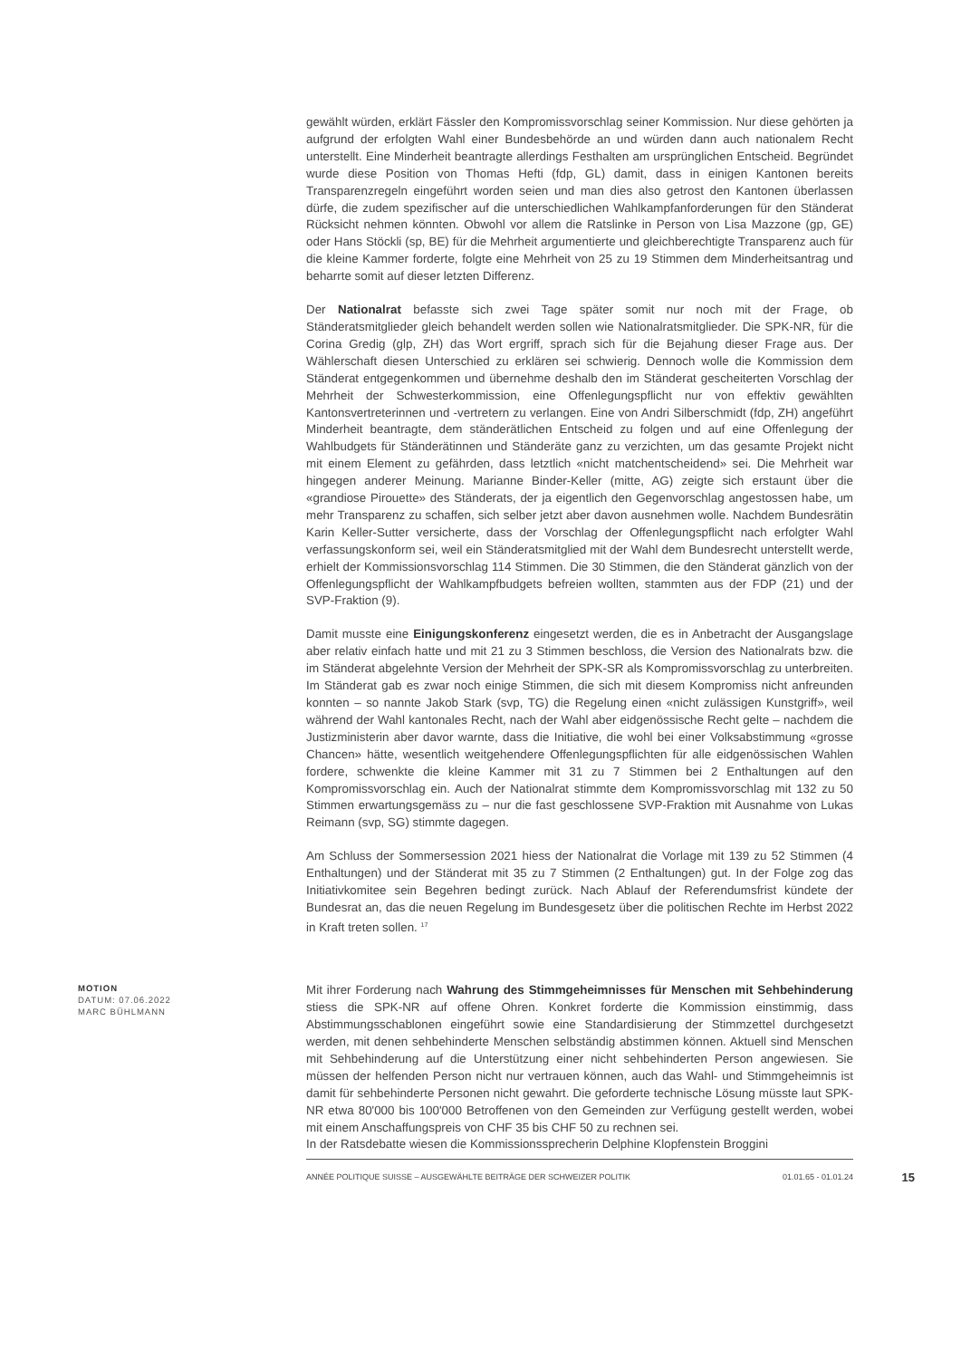gewählt würden, erklärt Fässler den Kompromissvorschlag seiner Kommission. Nur diese gehörten ja aufgrund der erfolgten Wahl einer Bundesbehörde an und würden dann auch nationalem Recht unterstellt. Eine Minderheit beantragte allerdings Festhalten am ursprünglichen Entscheid. Begründet wurde diese Position von Thomas Hefti (fdp, GL) damit, dass in einigen Kantonen bereits Transparenzregeln eingeführt worden seien und man dies also getrost den Kantonen überlassen dürfe, die zudem spezifischer auf die unterschiedlichen Wahlkampfanforderungen für den Ständerat Rücksicht nehmen könnten. Obwohl vor allem die Ratslinke in Person von Lisa Mazzone (gp, GE) oder Hans Stöckli (sp, BE) für die Mehrheit argumentierte und gleichberechtigte Transparenz auch für die kleine Kammer forderte, folgte eine Mehrheit von 25 zu 19 Stimmen dem Minderheitsantrag und beharrte somit auf dieser letzten Differenz.
Der Nationalrat befasste sich zwei Tage später somit nur noch mit der Frage, ob Ständeratsmitglieder gleich behandelt werden sollen wie Nationalratsmitglieder. Die SPK-NR, für die Corina Gredig (glp, ZH) das Wort ergriff, sprach sich für die Bejahung dieser Frage aus. Der Wählerschaft diesen Unterschied zu erklären sei schwierig. Dennoch wolle die Kommission dem Ständerat entgegenkommen und übernehme deshalb den im Ständerat gescheiterten Vorschlag der Mehrheit der Schwesterkommission, eine Offenlegungspflicht nur von effektiv gewählten Kantonsvertreterinnen und -vertretern zu verlangen. Eine von Andri Silberschmidt (fdp, ZH) angeführt Minderheit beantragte, dem ständerätlichen Entscheid zu folgen und auf eine Offenlegung der Wahlbudgets für Ständerätinnen und Ständeräte ganz zu verzichten, um das gesamte Projekt nicht mit einem Element zu gefährden, dass letztlich «nicht matchentscheidend» sei. Die Mehrheit war hingegen anderer Meinung. Marianne Binder-Keller (mitte, AG) zeigte sich erstaunt über die «grandiose Pirouette» des Ständerats, der ja eigentlich den Gegenvorschlag angestossen habe, um mehr Transparenz zu schaffen, sich selber jetzt aber davon ausnehmen wolle. Nachdem Bundesrätin Karin Keller-Sutter versicherte, dass der Vorschlag der Offenlegungspflicht nach erfolgter Wahl verfassungskonform sei, weil ein Ständeratsmitglied mit der Wahl dem Bundesrecht unterstellt werde, erhielt der Kommissionsvorschlag 114 Stimmen. Die 30 Stimmen, die den Ständerat gänzlich von der Offenlegungspflicht der Wahlkampfbudgets befreien wollten, stammten aus der FDP (21) und der SVP-Fraktion (9).
Damit musste eine Einigungskonferenz eingesetzt werden, die es in Anbetracht der Ausgangslage aber relativ einfach hatte und mit 21 zu 3 Stimmen beschloss, die Version des Nationalrats bzw. die im Ständerat abgelehnte Version der Mehrheit der SPK-SR als Kompromissvorschlag zu unterbreiten. Im Ständerat gab es zwar noch einige Stimmen, die sich mit diesem Kompromiss nicht anfreunden konnten – so nannte Jakob Stark (svp, TG) die Regelung einen «nicht zulässigen Kunstgriff», weil während der Wahl kantonales Recht, nach der Wahl aber eidgenössische Recht gelte – nachdem die Justizministerin aber davor warnte, dass die Initiative, die wohl bei einer Volksabstimmung «grosse Chancen» hätte, wesentlich weitgehendere Offenlegungspflichten für alle eidgenössischen Wahlen fordere, schwenkte die kleine Kammer mit 31 zu 7 Stimmen bei 2 Enthaltungen auf den Kompromissvorschlag ein. Auch der Nationalrat stimmte dem Kompromissvorschlag mit 132 zu 50 Stimmen erwartungsgemäss zu – nur die fast geschlossene SVP-Fraktion mit Ausnahme von Lukas Reimann (svp, SG) stimmte dagegen.
Am Schluss der Sommersession 2021 hiess der Nationalrat die Vorlage mit 139 zu 52 Stimmen (4 Enthaltungen) und der Ständerat mit 35 zu 7 Stimmen (2 Enthaltungen) gut. In der Folge zog das Initiativkomitee sein Begehren bedingt zurück. Nach Ablauf der Referendumsfrist kündete der Bundesrat an, das die neuen Regelung im Bundesgesetz über die politischen Rechte im Herbst 2022 in Kraft treten sollen. <sup>17</sup>
MOTION
DATUM: 07.06.2022
MARC BÜHLMANN
Mit ihrer Forderung nach Wahrung des Stimmgeheimnisses für Menschen mit Sehbehinderung stiess die SPK-NR auf offene Ohren. Konkret forderte die Kommission einstimmig, dass Abstimmungsschablonen eingeführt sowie eine Standardisierung der Stimmzettel durchgesetzt werden, mit denen sehbehinderte Menschen selbständig abstimmen können. Aktuell sind Menschen mit Sehbehinderung auf die Unterstützung einer nicht sehbehinderten Person angewiesen. Sie müssen der helfenden Person nicht nur vertrauen können, auch das Wahl- und Stimmgeheimnis ist damit für sehbehinderte Personen nicht gewahrt. Die geforderte technische Lösung müsste laut SPK-NR etwa 80'000 bis 100'000 Betroffenen von den Gemeinden zur Verfügung gestellt werden, wobei mit einem Anschaffungspreis von CHF 35 bis CHF 50 zu rechnen sei.
In der Ratsdebatte wiesen die Kommissionssprecherin Delphine Klopfenstein Broggini
ANNÉE POLITIQUE SUISSE – AUSGEWÄHLTE BEITRÄGE DER SCHWEIZER POLITIK 01.01.65 - 01.01.24 15